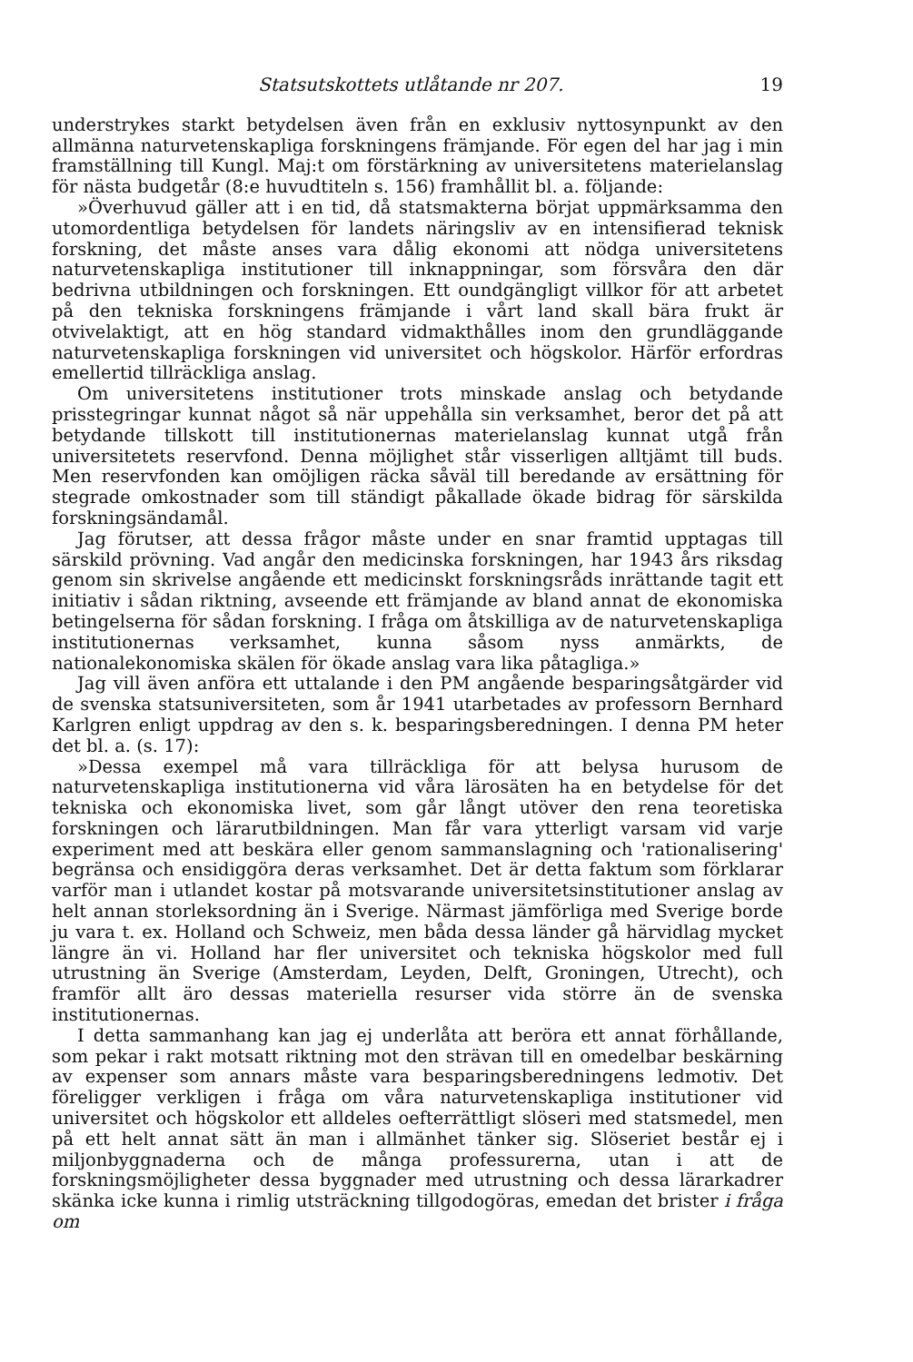Statsutskottets utlåtande nr 207. 19
understrykes starkt betydelsen även från en exklusiv nyttosynpunkt av den allmänna naturvetenskapliga forskningens främjande. För egen del har jag i min framställning till Kungl. Maj:t om förstärkning av universitetens materielanslag för nästa budgetår (8:e huvudtiteln s. 156) framhållit bl. a. följande:
»Överhuvud gäller att i en tid, då statsmakterna börjat uppmärksamma den utomordentliga betydelsen för landets näringsliv av en intensifierad teknisk forskning, det måste anses vara dålig ekonomi att nödga universitetens naturvetenskapliga institutioner till inknappningar, som försvåra den där bedrivna utbildningen och forskningen. Ett oundgängligt villkor för att arbetet på den tekniska forskningens främjande i vårt land skall bära frukt är otvivelaktigt, att en hög standard vidmakthålles inom den grundläggande naturvetenskapliga forskningen vid universitet och högskolor. Härför erfordras emellertid tillräckliga anslag.
Om universitetens institutioner trots minskade anslag och betydande prisstegringar kunnat något så när uppehålla sin verksamhet, beror det på att betydande tillskott till institutionernas materielanslag kunnat utgå från universitetets reservfond. Denna möjlighet står visserligen alltjämt till buds. Men reservfonden kan omöjligen räcka såväl till beredande av ersättning för stegrade omkostnader som till ständigt påkallade ökade bidrag för särskilda forskningsändamål.
Jag förutser, att dessa frågor måste under en snar framtid upptagas till särskild prövning. Vad angår den medicinska forskningen, har 1943 års riksdag genom sin skrivelse angående ett medicinskt forskningsråds inrättande tagit ett initiativ i sådan riktning, avseende ett främjande av bland annat de ekonomiska betingelserna för sådan forskning. I fråga om åtskilliga av de naturvetenskapliga institutionernas verksamhet, kunna såsom nyss anmärkts, de nationalekonomiska skälen för ökade anslag vara lika påtagliga.»
Jag vill även anföra ett uttalande i den PM angående besparingsåtgärder vid de svenska statsuniversiteten, som år 1941 utarbetades av professorn Bernhard Karlgren enligt uppdrag av den s. k. besparingsberedningen. I denna PM heter det bl. a. (s. 17):
»Dessa exempel må vara tillräckliga för att belysa hurusom de naturvetenskapliga institutionerna vid våra lärosäten ha en betydelse för det tekniska och ekonomiska livet, som går långt utöver den rena teoretiska forskningen och lärarutbildningen. Man får vara ytterligt varsam vid varje experiment med att beskära eller genom sammanslagning och 'rationalisering' begränsa och ensidiggöra deras verksamhet. Det är detta faktum som förklarar varför man i utlandet kostar på motsvarande universitetsinstitutioner anslag av helt annan storleksordning än i Sverige. Närmast jämförliga med Sverige borde ju vara t. ex. Holland och Schweiz, men båda dessa länder gå härvidlag mycket längre än vi. Holland har fler universitet och tekniska högskolor med full utrustning än Sverige (Amsterdam, Leyden, Delft, Groningen, Utrecht), och framför allt äro dessas materiella resurser vida större än de svenska institutionernas.
I detta sammanhang kan jag ej underlåta att beröra ett annat förhållande, som pekar i rakt motsatt riktning mot den strävan till en omedelbar beskärning av expenser som annars måste vara besparingsberedningens ledmotiv. Det föreligger verkligen i fråga om våra naturvetenskapliga institutioner vid universitet och högskolor ett alldeles oefterrättligt slöseri med statsmedel, men på ett helt annat sätt än man i allmänhet tänker sig. Slöseriet består ej i miljonbyggnaderna och de många professurerna, utan i att de forskningsmöjligheter dessa byggnader med utrustning och dessa lärarkadrer skänka icke kunna i rimlig utsträckning tillgodogöras, emedan det brister i fråga om